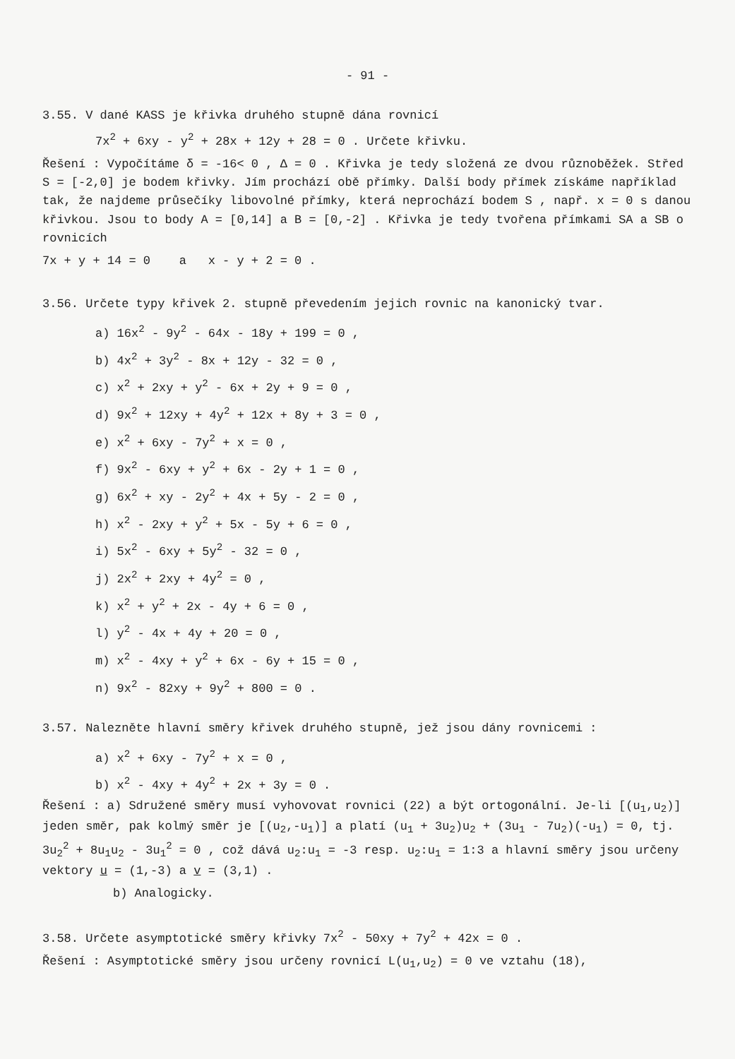- 91 -
3.55. V dané KASS je křivka druhého stupně dána rovnicí
7x<sup>2</sup> + 6xy - y<sup>2</sup> + 28x + 12y + 28 = 0 . Určete křivku.
Řešení : Vypočítáme δ = -16< 0 , Δ = 0 . Křivka je tedy složená ze dvou různoběžek. Střed S = [-2,0] je bodem křivky. Jím prochází obě přímky. Další body přímek získáme například tak, že najdeme průsečíky libovolné přímky, která neprochází bodem S , např. x = 0 s danou křivkou. Jsou to body A = [0,14] a B = [0,-2] . Křivka je tedy tvořena přímkami SA a SB o rovnicích
7x + y + 14 = 0 a x - y + 2 = 0 .
3.56. Určete typy křivek 2. stupně převedením jejich rovnic na kanonický tvar.
a) 16x<sup>2</sup> - 9y<sup>2</sup> - 64x - 18y + 199 = 0 ,
b) 4x<sup>2</sup> + 3y<sup>2</sup> - 8x + 12y - 32 = 0 ,
c) x<sup>2</sup> + 2xy + y<sup>2</sup> - 6x + 2y + 9 = 0 ,
d) 9x<sup>2</sup> + 12xy + 4y<sup>2</sup> + 12x + 8y + 3 = 0 ,
e) x<sup>2</sup> + 6xy - 7y<sup>2</sup> + x = 0 ,
f) 9x<sup>2</sup> - 6xy + y<sup>2</sup> + 6x - 2y + 1 = 0 ,
g) 6x<sup>2</sup> + xy - 2y<sup>2</sup> + 4x + 5y - 2 = 0 ,
h) x<sup>2</sup> - 2xy + y<sup>2</sup> + 5x - 5y + 6 = 0 ,
i) 5x<sup>2</sup> - 6xy + 5y<sup>2</sup> - 32 = 0 ,
j) 2x<sup>2</sup> + 2xy + 4y<sup>2</sup> = 0 ,
k) x<sup>2</sup> + y<sup>2</sup> + 2x - 4y + 6 = 0 ,
l) y<sup>2</sup> - 4x + 4y + 20 = 0 ,
m) x<sup>2</sup> - 4xy + y<sup>2</sup> + 6x - 6y + 15 = 0 ,
n) 9x<sup>2</sup> - 82xy + 9y<sup>2</sup> + 800 = 0 .
3.57. Nalezněte hlavní směry křivek druhého stupně, jež jsou dány rovnicemi :
a) x<sup>2</sup> + 6xy - 7y<sup>2</sup> + x = 0 ,
b) x<sup>2</sup> - 4xy + 4y<sup>2</sup> + 2x + 3y = 0 .
Řešení : a) Sdružené směry musí vyhovovat rovnici (22) a být ortogonální. Je-li [(u<sub>1</sub>,u<sub>2</sub>)] jeden směr, pak kolmý směr je [(u<sub>2</sub>,-u<sub>1</sub>)] a platí (u<sub>1</sub> + 3u<sub>2</sub>)u<sub>2</sub> + (3u<sub>1</sub> - 7u<sub>2</sub>)(-u<sub>1</sub>) = 0, tj. 3u<sub>2</sub><sup>2</sup> + 8u<sub>1</sub>u<sub>2</sub> - 3u<sub>1</sub><sup>2</sup> = 0 , což dává u<sub>2</sub>:u<sub>1</sub> = -3 resp. u<sub>2</sub>:u<sub>1</sub> = 1:3 a hlavní směry jsou určeny vektory u = (1,-3) a v = (3,1) .
b) Analogicky.
3.58. Určete asymptotické směry křivky 7x<sup>2</sup> - 50xy + 7y<sup>2</sup> + 42x = 0 .
Řešení : Asymptotické směry jsou určeny rovnicí L(u<sub>1</sub>,u<sub>2</sub>) = 0 ve vztahu (18),